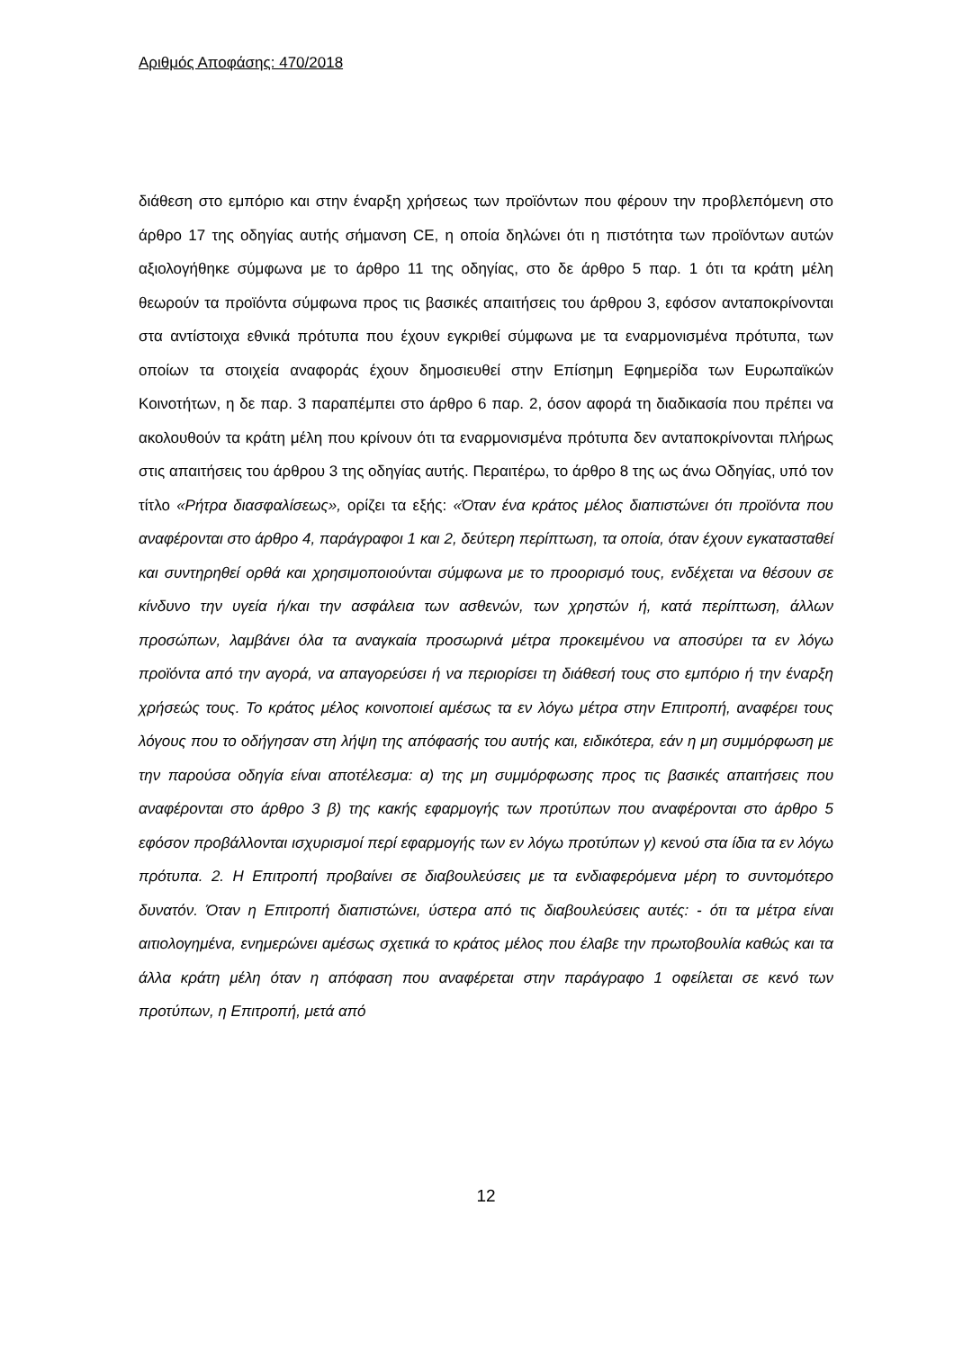Αριθμός Αποφάσης: 470/2018
διάθεση στο εμπόριο και στην έναρξη χρήσεως των προϊόντων που φέρουν την προβλεπόμενη στο άρθρο 17 της οδηγίας αυτής σήμανση CE, η οποία δηλώνει ότι η πιστότητα των προϊόντων αυτών αξιολογήθηκε σύμφωνα με το άρθρο 11 της οδηγίας, στο δε άρθρο 5 παρ. 1 ότι τα κράτη μέλη θεωρούν τα προϊόντα σύμφωνα προς τις βασικές απαιτήσεις του άρθρου 3, εφόσον ανταποκρίνονται στα αντίστοιχα εθνικά πρότυπα που έχουν εγκριθεί σύμφωνα με τα εναρμονισμένα πρότυπα, των οποίων τα στοιχεία αναφοράς έχουν δημοσιευθεί στην Επίσημη Εφημερίδα των Ευρωπαϊκών Κοινοτήτων, η δε παρ. 3 παραπέμπει στο άρθρο 6 παρ. 2, όσον αφορά τη διαδικασία που πρέπει να ακολουθούν τα κράτη μέλη που κρίνουν ότι τα εναρμονισμένα πρότυπα δεν ανταποκρίνονται πλήρως στις απαιτήσεις του άρθρου 3 της οδηγίας αυτής. Περαιτέρω, το άρθρο 8 της ως άνω Οδηγίας, υπό τον τίτλο «Ρήτρα διασφαλίσεως», ορίζει τα εξής: «Όταν ένα κράτος μέλος διαπιστώνει ότι προϊόντα που αναφέρονται στο άρθρο 4, παράγραφοι 1 και 2, δεύτερη περίπτωση, τα οποία, όταν έχουν εγκατασταθεί και συντηρηθεί ορθά και χρησιμοποιούνται σύμφωνα με το προορισμό τους, ενδέχεται να θέσουν σε κίνδυνο την υγεία ή/και την ασφάλεια των ασθενών, των χρηστών ή, κατά περίπτωση, άλλων προσώπων, λαμβάνει όλα τα αναγκαία προσωρινά μέτρα προκειμένου να αποσύρει τα εν λόγω προϊόντα από την αγορά, να απαγορεύσει ή να περιορίσει τη διάθεσή τους στο εμπόριο ή την έναρξη χρήσεώς τους. Το κράτος μέλος κοινοποιεί αμέσως τα εν λόγω μέτρα στην Επιτροπή, αναφέρει τους λόγους που το οδήγησαν στη λήψη της απόφασής του αυτής και, ειδικότερα, εάν η μη συμμόρφωση με την παρούσα οδηγία είναι αποτέλεσμα: α) της μη συμμόρφωσης προς τις βασικές απαιτήσεις που αναφέρονται στο άρθρο 3 β) της κακής εφαρμογής των προτύπων που αναφέρονται στο άρθρο 5 εφόσον προβάλλονται ισχυρισμοί περί εφαρμογής των εν λόγω προτύπων γ) κενού στα ίδια τα εν λόγω πρότυπα. 2. Η Επιτροπή προβαίνει σε διαβουλεύσεις με τα ενδιαφερόμενα μέρη το συντομότερο δυνατόν. Όταν η Επιτροπή διαπιστώνει, ύστερα από τις διαβουλεύσεις αυτές: - ότι τα μέτρα είναι αιτιολογημένα, ενημερώνει αμέσως σχετικά το κράτος μέλος που έλαβε την πρωτοβουλία καθώς και τα άλλα κράτη μέλη όταν η απόφαση που αναφέρεται στην παράγραφο 1 οφείλεται σε κενό των προτύπων, η Επιτροπή, μετά από
12